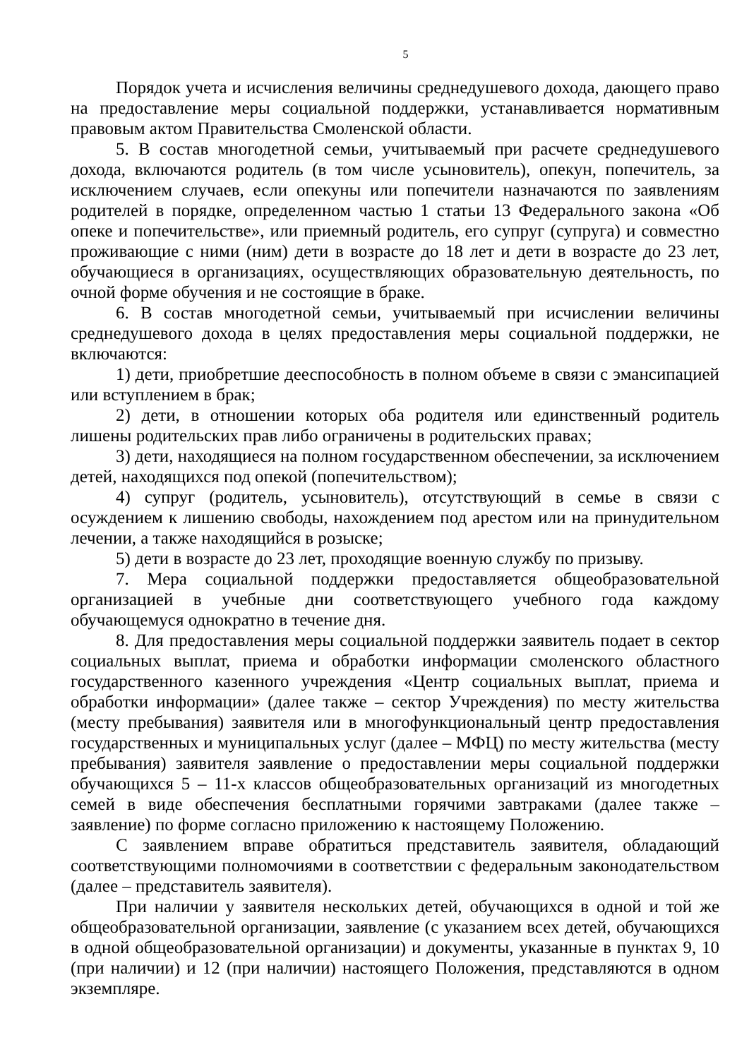5
Порядок учета и исчисления величины среднедушевого дохода, дающего право на предоставление меры социальной поддержки, устанавливается нормативным правовым актом Правительства Смоленской области.
5. В состав многодетной семьи, учитываемый при расчете среднедушевого дохода, включаются родитель (в том числе усыновитель), опекун, попечитель, за исключением случаев, если опекуны или попечители назначаются по заявлениям родителей в порядке, определенном частью 1 статьи 13 Федерального закона «Об опеке и попечительстве», или приемный родитель, его супруг (супруга) и совместно проживающие с ними (ним) дети в возрасте до 18 лет и дети в возрасте до 23 лет, обучающиеся в организациях, осуществляющих образовательную деятельность, по очной форме обучения и не состоящие в браке.
6. В состав многодетной семьи, учитываемый при исчислении величины среднедушевого дохода в целях предоставления меры социальной поддержки, не включаются:
1) дети, приобретшие дееспособность в полном объеме в связи с эмансипацией или вступлением в брак;
2) дети, в отношении которых оба родителя или единственный родитель лишены родительских прав либо ограничены в родительских правах;
3) дети, находящиеся на полном государственном обеспечении, за исключением детей, находящихся под опекой (попечительством);
4) супруг (родитель, усыновитель), отсутствующий в семье в связи с осуждением к лишению свободы, нахождением под арестом или на принудительном лечении, а также находящийся в розыске;
5) дети в возрасте до 23 лет, проходящие военную службу по призыву.
7. Мера социальной поддержки предоставляется общеобразовательной организацией в учебные дни соответствующего учебного года каждому обучающемуся однократно в течение дня.
8. Для предоставления меры социальной поддержки заявитель подает в сектор социальных выплат, приема и обработки информации смоленского областного государственного казенного учреждения «Центр социальных выплат, приема и обработки информации» (далее также – сектор Учреждения) по месту жительства (месту пребывания) заявителя или в многофункциональный центр предоставления государственных и муниципальных услуг (далее – МФЦ) по месту жительства (месту пребывания) заявителя заявление о предоставлении меры социальной поддержки обучающихся 5 – 11-х классов общеобразовательных организаций из многодетных семей в виде обеспечения бесплатными горячими завтраками (далее также – заявление) по форме согласно приложению к настоящему Положению.
С заявлением вправе обратиться представитель заявителя, обладающий соответствующими полномочиями в соответствии с федеральным законодательством (далее – представитель заявителя).
При наличии у заявителя нескольких детей, обучающихся в одной и той же общеобразовательной организации, заявление (с указанием всех детей, обучающихся в одной общеобразовательной организации) и документы, указанные в пунктах 9, 10 (при наличии) и 12 (при наличии) настоящего Положения, представляются в одном экземпляре.